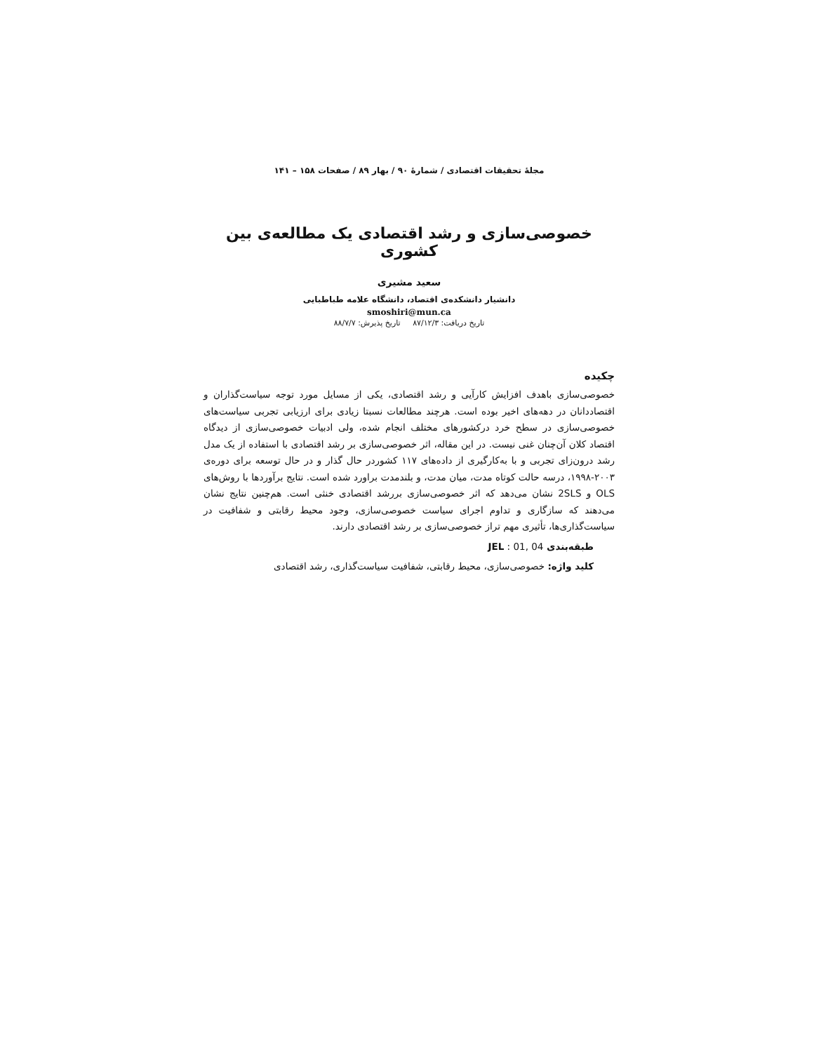مجلهٔ تحقیقات اقتصادی / شمارهٔ ۹۰ / بهار ۸۹ / صفحات ۱۵۸ – ۱۴۱
خصوصی‌سازی و رشد اقتصادی یک مطالعه‌ی بین کشوری
سعید مشیری
دانشیار دانشکده‌ی اقتصاد، دانشگاه علامه طباطبایی
smoshiri@mun.ca
تاریخ دریافت: ۸۷/۱۲/۳ تاریخ پذیرش: ۸۸/۷/۷
چکیده
خصوصی‌سازی باهدف افزایش کارآیی و رشد اقتصادی، یکی از مسایل مورد توجه سیاست‌گذاران و اقتصاددانان در دهه‌های اخیر بوده است. هرچند مطالعات نسبتا زیادی برای ارزیابی تجربی سیاست‌های خصوصی‌سازی در سطح خرد درکشورهای مختلف انجام شده، ولی ادبیات خصوصی‌سازی از دیدگاه اقتصاد کلان آن‌چنان غنی نیست. در این مقاله، اثر خصوصی‌سازی بر رشد اقتصادی با استفاده از یک مدل رشد درون‌زای تجربی و با به‌کارگیری از داده‌های ۱۱۷ کشوردر حال گذار و در حال توسعه برای دوره‌ی ۲۰۰۳-۱۹۹۸، درسه حالت کوتاه مدت، میان مدت، و بلندمدت براورد شده است. نتایج برآوردها با روش‌های OLS و 2SLS نشان می‌دهد که اثر خصوصی‌سازی بررشد اقتصادی خنثی است. هم‌چنین نتایج نشان می‌دهند که سازگاری و تداوم اجرای سیاست خصوصی‌سازی، وجود محیط رقابتی و شفافیت در سیاست‌گذاری‌ها، تأثیری مهم تراز خصوصی‌سازی بر رشد اقتصادی دارند.
طبقه‌بندی JEL : 01, 04
کلید واژه: خصوصی‌سازی، محیط رقابتی، شفافیت سیاست‌گذاری، رشد اقتصادی